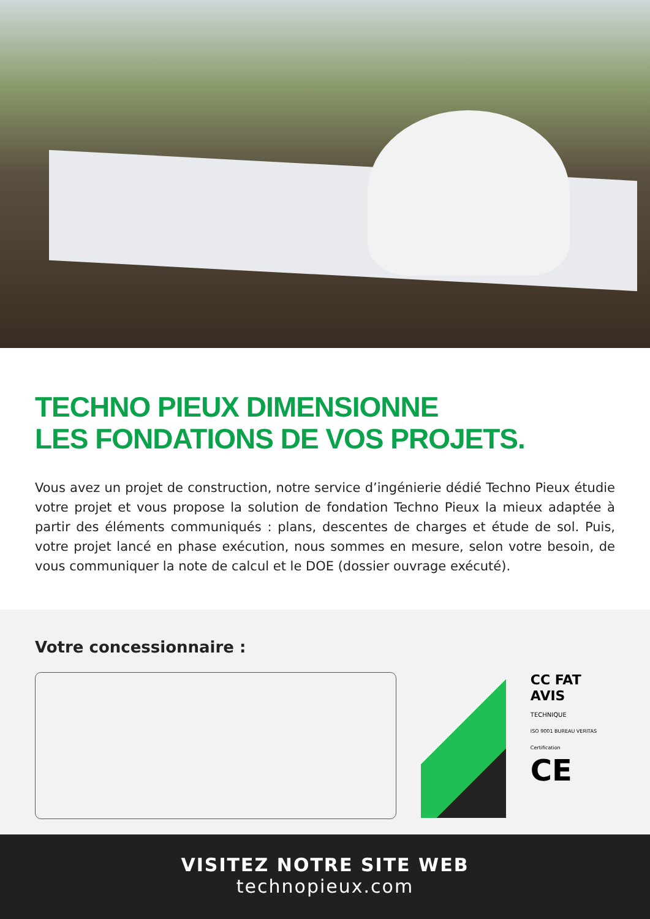TECHNO PIEUX DIMENSIONNE
LES FONDATIONS DE VOS PROJETS.
Vous avez un projet de construction, notre service d’ingénierie dédié Techno Pieux étudie votre projet et vous propose la solution de fondation Techno Pieux la mieux adaptée à partir des éléments communiqués : plans, descentes de charges et étude de sol. Puis, votre projet lancé en phase exécution, nous sommes en mesure, selon votre besoin, de vous communiquer la note de calcul et le DOE (dossier ouvrage exécuté).
Votre concessionnaire :
CC FAT
AVIS
TECHNIQUE
ISO 9001 BUREAU VERITAS Certification
CE
VISITEZ NOTRE SITE WEB
technopieux.com